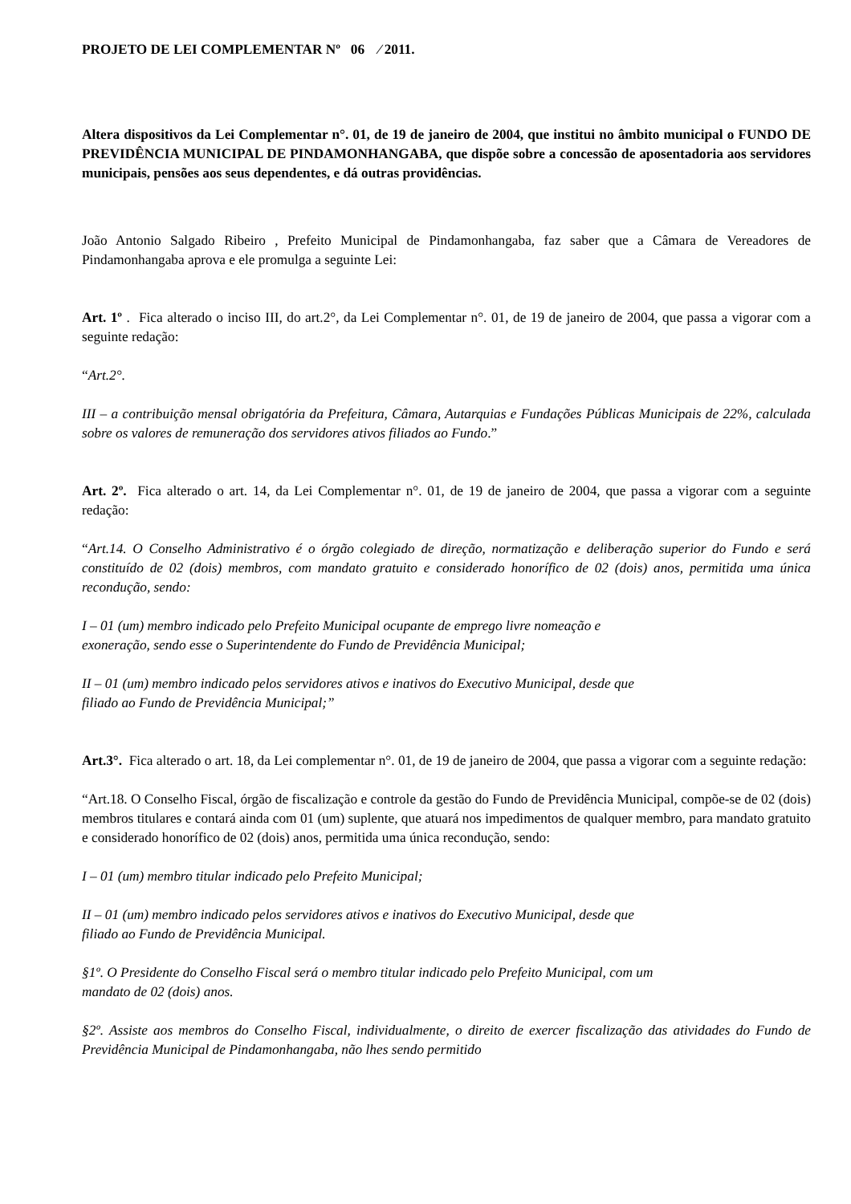PROJETO DE LEI COMPLEMENTAR Nº 06 ⁄ 2011.
Altera dispositivos da Lei Complementar n°. 01, de 19 de janeiro de 2004, que institui no âmbito municipal o FUNDO DE PREVIDÊNCIA MUNICIPAL DE PINDAMONHANGABA, que dispõe sobre a concessão de aposentadoria aos servidores municipais, pensões aos seus dependentes, e dá outras providências.
João Antonio Salgado Ribeiro , Prefeito Municipal de Pindamonhangaba, faz saber que a Câmara de Vereadores de Pindamonhangaba aprova e ele promulga a seguinte Lei:
Art. 1º . Fica alterado o inciso III, do art.2°, da Lei Complementar n°. 01, de 19 de janeiro de 2004, que passa a vigorar com a seguinte redação:
“Art.2°.
III – a contribuição mensal obrigatória da Prefeitura, Câmara, Autarquias e Fundações Públicas Municipais de 22%, calculada sobre os valores de remuneração dos servidores ativos filiados ao Fundo.”
Art. 2º. Fica alterado o art. 14, da Lei Complementar n°. 01, de 19 de janeiro de 2004, que passa a vigorar com a seguinte redação:
“Art.14. O Conselho Administrativo é o órgão colegiado de direção, normatização e deliberação superior do Fundo e será constituído de 02 (dois) membros, com mandato gratuito e considerado honorífico de 02 (dois) anos, permitida uma única recondução, sendo:
I – 01 (um) membro indicado pelo Prefeito Municipal ocupante de emprego livre nomeação e
exoneração, sendo esse o Superintendente do Fundo de Previdência Municipal;
II – 01 (um) membro indicado pelos servidores ativos e inativos do Executivo Municipal, desde que
filiado ao Fundo de Previdência Municipal;”
Art.3°. Fica alterado o art. 18, da Lei complementar n°. 01, de 19 de janeiro de 2004, que passa a vigorar com a seguinte redação:
“Art.18. O Conselho Fiscal, órgão de fiscalização e controle da gestão do Fundo de Previdência Municipal, compõe-se de 02 (dois) membros titulares e contará ainda com 01 (um) suplente, que atuará nos impedimentos de qualquer membro, para mandato gratuito e considerado honorífico de 02 (dois) anos, permitida uma única recondução, sendo:
I – 01 (um) membro titular indicado pelo Prefeito Municipal;
II – 01 (um) membro indicado pelos servidores ativos e inativos do Executivo Municipal, desde que
filiado ao Fundo de Previdência Municipal.
§1º. O Presidente do Conselho Fiscal será o membro titular indicado pelo Prefeito Municipal, com um
mandato de 02 (dois) anos.
§2º. Assiste aos membros do Conselho Fiscal, individualmente, o direito de exercer fiscalização das atividades do Fundo de Previdência Municipal de Pindamonhangaba, não lhes sendo permitido